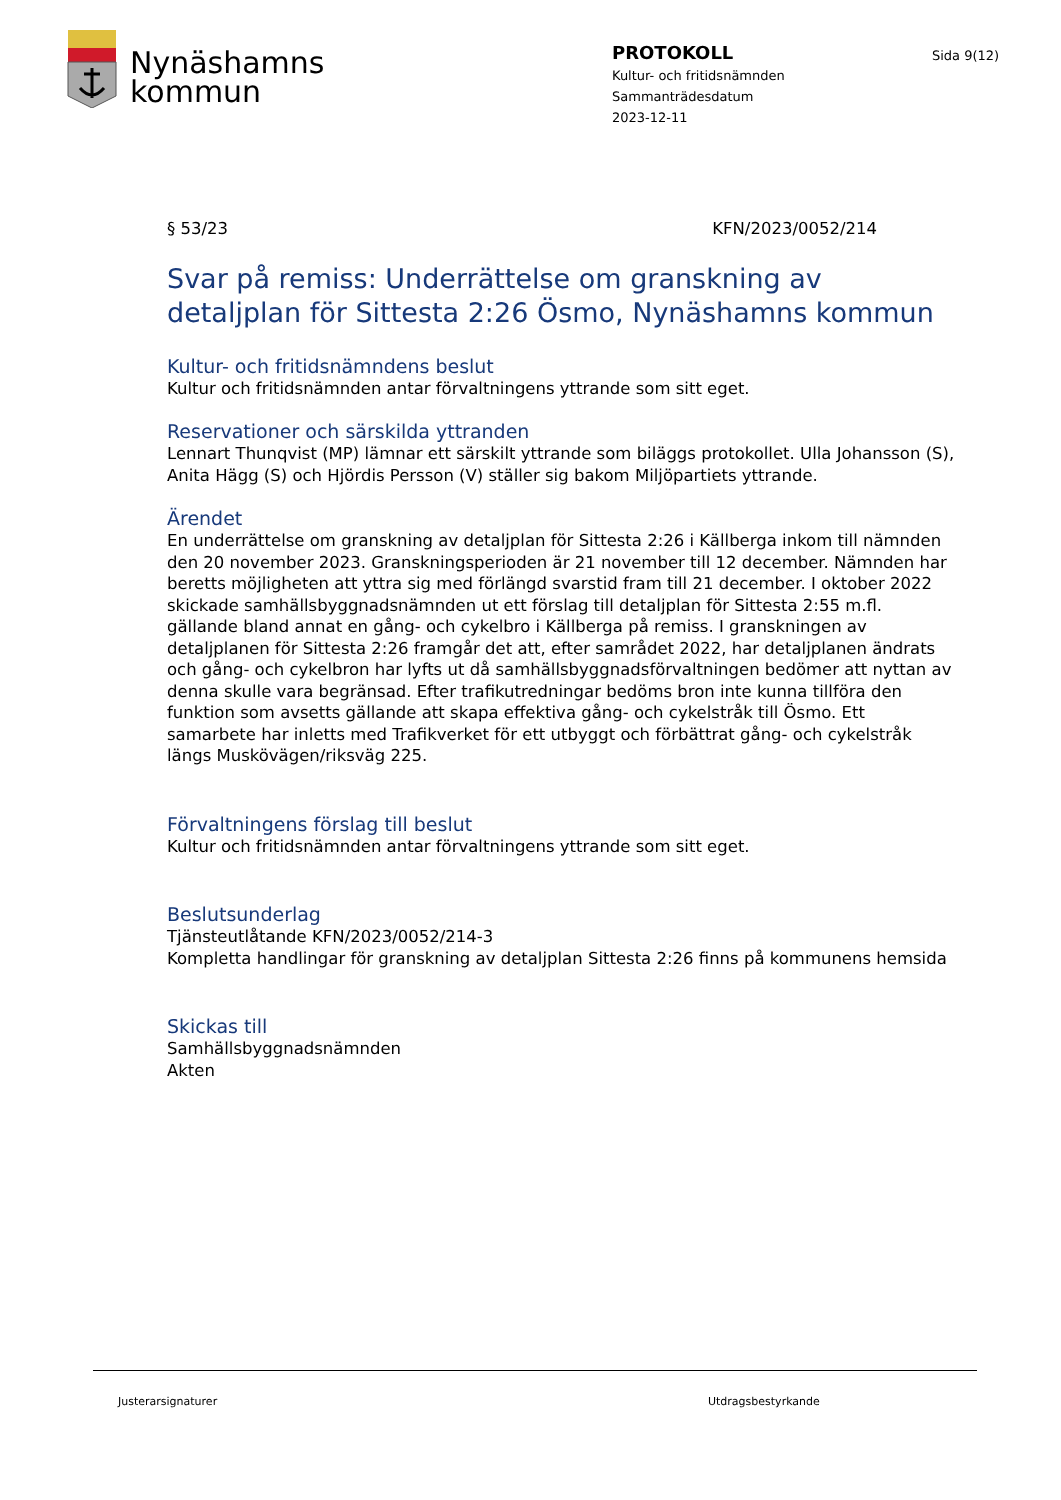Nynäshamns
kommun
PROTOKOLL
Kultur- och fritidsnämnden
Sammanträdesdatum
2023-12-11
Sida 9(12)
§ 53/23 KFN/2023/0052/214
Svar på remiss: Underrättelse om granskning av detaljplan för Sittesta 2:26 Ösmo, Nynäshamns kommun
Kultur- och fritidsnämndens beslut
Kultur och fritidsnämnden antar förvaltningens yttrande som sitt eget.
Reservationer och särskilda yttranden
Lennart Thunqvist (MP) lämnar ett särskilt yttrande som biläggs protokollet. Ulla Johansson (S), Anita Hägg (S) och Hjördis Persson (V) ställer sig bakom Miljöpartiets yttrande.
Ärendet
En underrättelse om granskning av detaljplan för Sittesta 2:26 i Källberga inkom till nämnden den 20 november 2023. Granskningsperioden är 21 november till 12 december. Nämnden har beretts möjligheten att yttra sig med förlängd svarstid fram till 21 december. I oktober 2022 skickade samhällsbyggnadsnämnden ut ett förslag till detaljplan för Sittesta 2:55 m.fl. gällande bland annat en gång- och cykelbro i Källberga på remiss. I granskningen av detaljplanen för Sittesta 2:26 framgår det att, efter samrådet 2022, har detaljplanen ändrats och gång- och cykelbron har lyfts ut då samhällsbyggnadsförvaltningen bedömer att nyttan av denna skulle vara begränsad. Efter trafikutredningar bedöms bron inte kunna tillföra den funktion som avsetts gällande att skapa effektiva gång- och cykelstråk till Ösmo. Ett samarbete har inletts med Trafikverket för ett utbyggt och förbättrat gång- och cykelstråk längs Muskövägen/riksväg 225.
Förvaltningens förslag till beslut
Kultur och fritidsnämnden antar förvaltningens yttrande som sitt eget.
Beslutsunderlag
Tjänsteutlåtande KFN/2023/0052/214-3
Kompletta handlingar för granskning av detaljplan Sittesta 2:26 finns på kommunens hemsida
Skickas till
Samhällsbyggnadsnämnden
Akten
Justerarsignaturer Utdragsbestyrkande